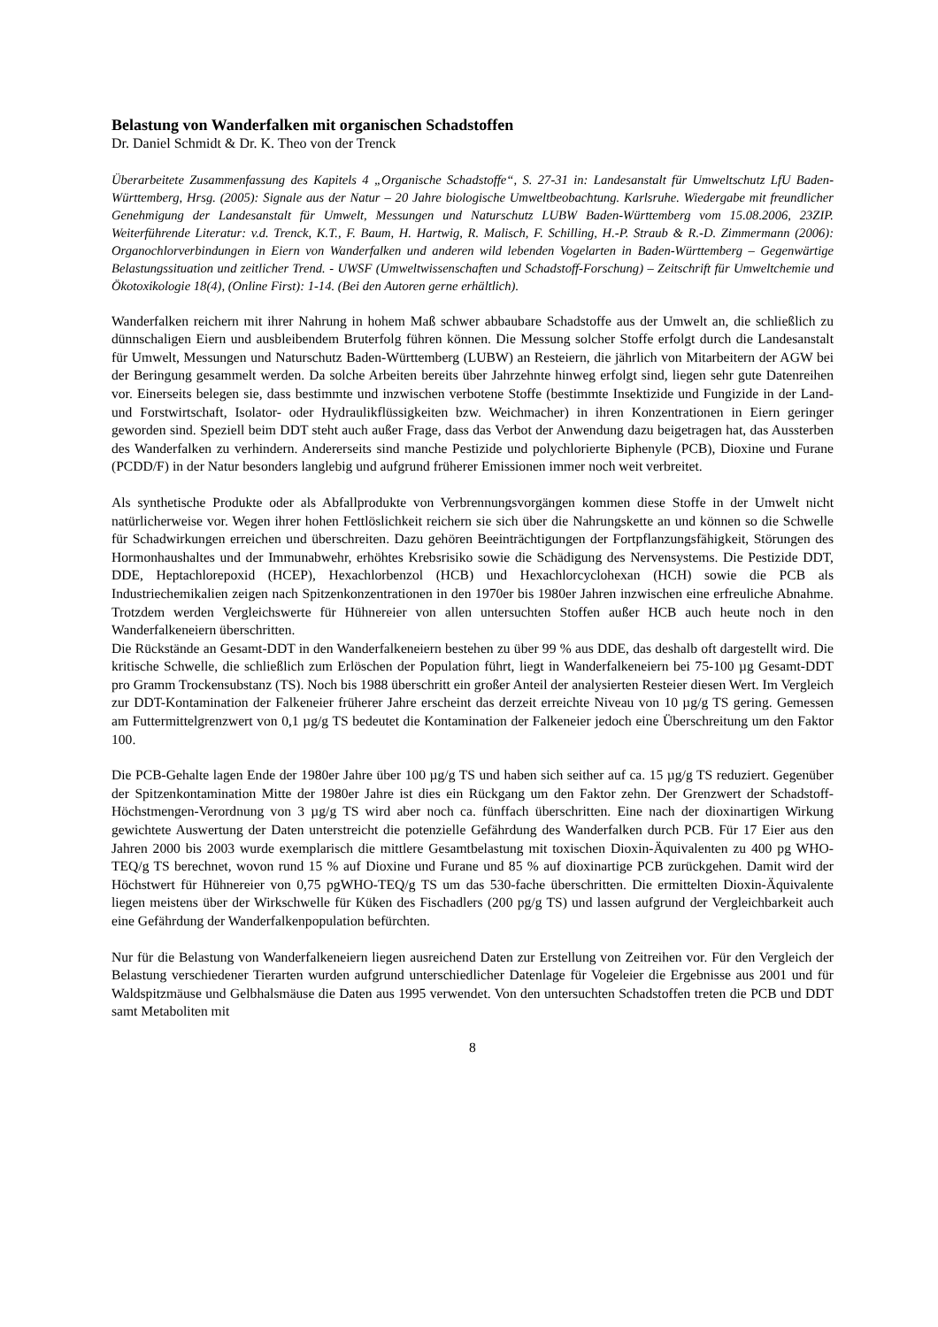Belastung von Wanderfalken mit organischen Schadstoffen
Dr. Daniel Schmidt & Dr. K. Theo von der Trenck
Überarbeitete Zusammenfassung des Kapitels 4 „Organische Schadstoffe“, S. 27-31 in: Landesanstalt für Umweltschutz LfU Baden-Württemberg, Hrsg. (2005): Signale aus der Natur – 20 Jahre biologische Umweltbeobachtung. Karlsruhe. Wiedergabe mit freundlicher Genehmigung der Landesanstalt für Umwelt, Messungen und Naturschutz LUBW Baden-Württemberg vom 15.08.2006, 23ZIP. Weiterführende Literatur: v.d. Trenck, K.T., F. Baum, H. Hartwig, R. Malisch, F. Schilling, H.-P. Straub & R.-D. Zimmermann (2006): Organochlorverbindungen in Eiern von Wanderfalken und anderen wild lebenden Vogelarten in Baden-Württemberg – Gegenwärtige Belastungssituation und zeitlicher Trend. - UWSF (Umweltwissenschaften und Schadstoff-Forschung) – Zeitschrift für Umweltchemie und Ökotoxikologie 18(4), (Online First): 1-14. (Bei den Autoren gerne erhältlich).
Wanderfalken reichern mit ihrer Nahrung in hohem Maß schwer abbaubare Schadstoffe aus der Umwelt an, die schließlich zu dünnschaligen Eiern und ausbleibendem Bruterfolg führen können. Die Messung solcher Stoffe erfolgt durch die Landesanstalt für Umwelt, Messungen und Naturschutz Baden-Württemberg (LUBW) an Resteiern, die jährlich von Mitarbeitern der AGW bei der Beringung gesammelt werden. Da solche Arbeiten bereits über Jahrzehnte hinweg erfolgt sind, liegen sehr gute Datenreihen vor. Einerseits belegen sie, dass bestimmte und inzwischen verbotene Stoffe (bestimmte Insektizide und Fungizide in der Land- und Forstwirtschaft, Isolator- oder Hydraulikflüssigkeiten bzw. Weichmacher) in ihren Konzentrationen in Eiern geringer geworden sind. Speziell beim DDT steht auch außer Frage, dass das Verbot der Anwendung dazu beigetragen hat, das Aussterben des Wanderfalken zu verhindern. Andererseits sind manche Pestizide und polychlorierte Biphenyle (PCB), Dioxine und Furane (PCDD/F) in der Natur besonders langlebig und aufgrund früherer Emissionen immer noch weit verbreitet.
Als synthetische Produkte oder als Abfallprodukte von Verbrennungsvorgängen kommen diese Stoffe in der Umwelt nicht natürlicherweise vor. Wegen ihrer hohen Fettlöslichkeit reichern sie sich über die Nahrungskette an und können so die Schwelle für Schadwirkungen erreichen und überschreiten. Dazu gehören Beeinträchtigungen der Fortpflanzungsfähigkeit, Störungen des Hormonhaushaltes und der Immunabwehr, erhöhtes Krebsrisiko sowie die Schädigung des Nervensystems. Die Pestizide DDT, DDE, Heptachlorepoxid (HCEP), Hexachlorbenzol (HCB) und Hexachlorcyclohexan (HCH) sowie die PCB als Industriechemikalien zeigen nach Spitzenkonzentrationen in den 1970er bis 1980er Jahren inzwischen eine erfreuliche Abnahme. Trotzdem werden Vergleichswerte für Hühnereier von allen untersuchten Stoffen außer HCB auch heute noch in den Wanderfalkeneiern überschritten.
Die Rückstände an Gesamt-DDT in den Wanderfalkeneiern bestehen zu über 99 % aus DDE, das deshalb oft dargestellt wird. Die kritische Schwelle, die schließlich zum Erlöschen der Population führt, liegt in Wanderfalkeneiern bei 75-100 µg Gesamt-DDT pro Gramm Trockensubstanz (TS). Noch bis 1988 überschritt ein großer Anteil der analysierten Resteier diesen Wert. Im Vergleich zur DDT-Kontamination der Falkeneier früherer Jahre erscheint das derzeit erreichte Niveau von 10 µg/g TS gering. Gemessen am Futtermittelgrenzwert von 0,1 µg/g TS bedeutet die Kontamination der Falkeneier jedoch eine Überschreitung um den Faktor 100.
Die PCB-Gehalte lagen Ende der 1980er Jahre über 100 µg/g TS und haben sich seither auf ca. 15 µg/g TS reduziert. Gegenüber der Spitzenkontamination Mitte der 1980er Jahre ist dies ein Rückgang um den Faktor zehn. Der Grenzwert der Schadstoff-Höchstmengen-Verordnung von 3 µg/g TS wird aber noch ca. fünffach überschritten. Eine nach der dioxinartigen Wirkung gewichtete Auswertung der Daten unterstreicht die potenzielle Gefährdung des Wanderfalken durch PCB. Für 17 Eier aus den Jahren 2000 bis 2003 wurde exemplarisch die mittlere Gesamtbelastung mit toxischen Dioxin-Äquivalenten zu 400 pg WHO-TEQ/g TS berechnet, wovon rund 15 % auf Dioxine und Furane und 85 % auf dioxinartige PCB zurückgehen. Damit wird der Höchstwert für Hühnereier von 0,75 pgWHO-TEQ/g TS um das 530-fache überschritten. Die ermittelten Dioxin-Äquivalente liegen meistens über der Wirkschwelle für Küken des Fischadlers (200 pg/g TS) und lassen aufgrund der Vergleichbarkeit auch eine Gefährdung der Wanderfalkenpopulation befürchten.
Nur für die Belastung von Wanderfalkeneiern liegen ausreichend Daten zur Erstellung von Zeitreihen vor. Für den Vergleich der Belastung verschiedener Tierarten wurden aufgrund unterschiedlicher Datenlage für Vogeleier die Ergebnisse aus 2001 und für Waldspitzmäuse und Gelbhalsmäuse die Daten aus 1995 verwendet. Von den untersuchten Schadstoffen treten die PCB und DDT samt Metaboliten mit
8